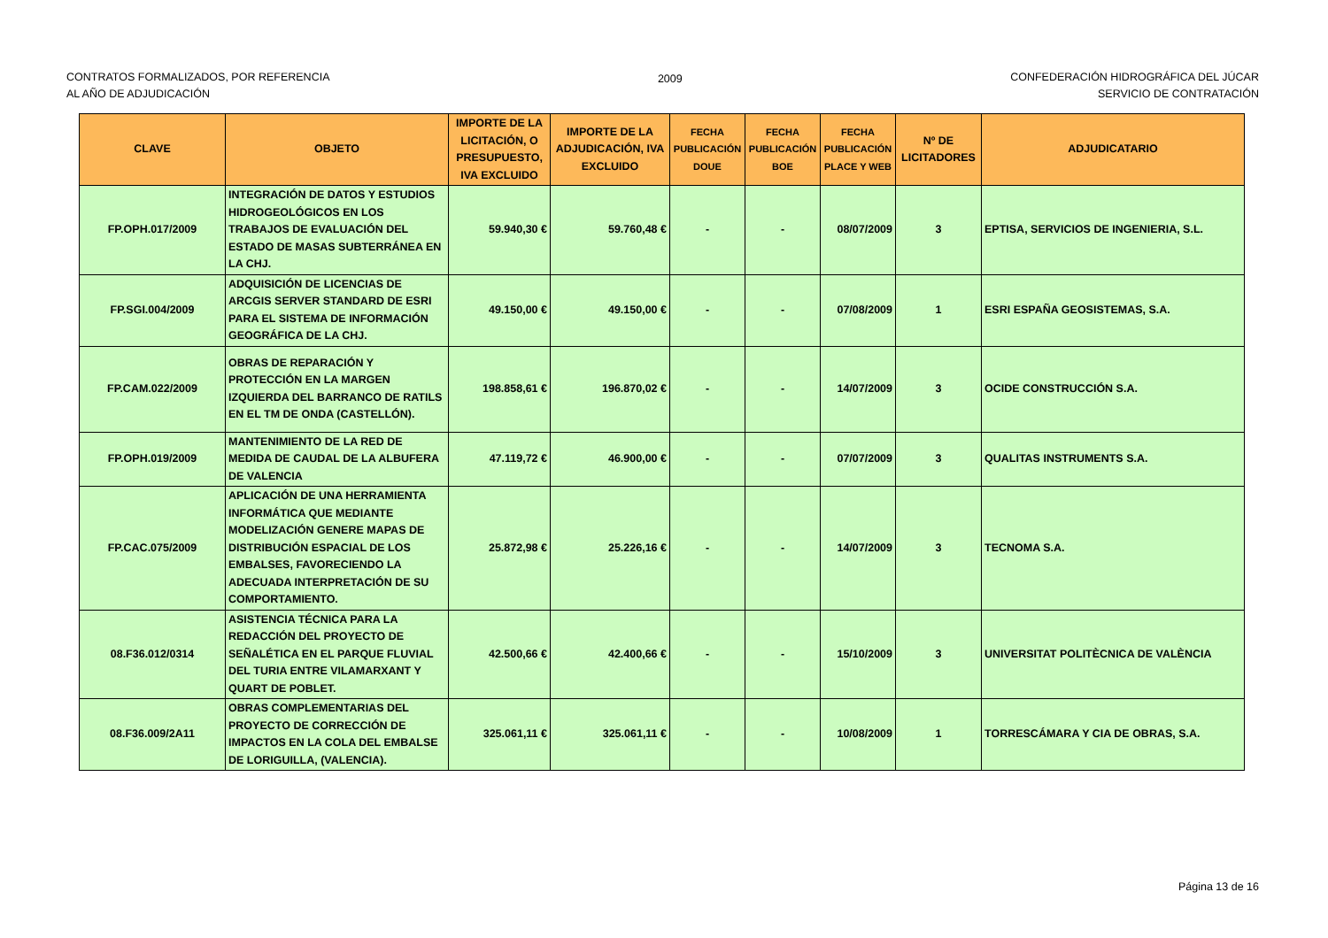CONTRATOS FORMALIZADOS, POR REFERENCIA
AL AÑO DE ADJUDICACIÓN
2009 CONFEDERACIÓN HIDROGRÁFICA DEL JÚCAR
SERVICIO DE CONTRATACIÓN
| CLAVE | OBJETO | IMPORTE DE LA LICITACIÓN, O PRESUPUESTO, IVA EXCLUIDO | IMPORTE DE LA ADJUDICACIÓN, IVA EXCLUIDO | FECHA PUBLICACIÓN DOUE | FECHA PUBLICACIÓN BOE | FECHA PUBLICACIÓN PLACE Y WEB | Nº DE LICITADORES | ADJUDICATARIO |
| --- | --- | --- | --- | --- | --- | --- | --- | --- |
| FP.OPH.017/2009 | INTEGRACIÓN DE DATOS Y ESTUDIOS HIDROGEOLÓGICOS EN LOS TRABAJOS DE EVALUACIÓN DEL ESTADO DE MASAS SUBTERRÁNEA EN LA CHJ. | 59.940,30 € | 59.760,48 € | - | - | 08/07/2009 | 3 | EPTISA, SERVICIOS DE INGENIERIA, S.L. |
| FP.SGI.004/2009 | ADQUISICIÓN DE LICENCIAS DE ARCGIS SERVER STANDARD DE ESRI PARA EL SISTEMA DE INFORMACIÓN GEOGRÁFICA DE LA CHJ. | 49.150,00 € | 49.150,00 € | - | - | 07/08/2009 | 1 | ESRI ESPAÑA GEOSISTEMAS, S.A. |
| FP.CAM.022/2009 | OBRAS DE REPARACIÓN Y PROTECCIÓN EN LA MARGEN IZQUIERDA DEL BARRANCO DE RATILS EN EL TM DE ONDA (CASTELLÓN). | 198.858,61 € | 196.870,02 € | - | - | 14/07/2009 | 3 | OCIDE CONSTRUCCIÓN S.A. |
| FP.OPH.019/2009 | MANTENIMIENTO DE LA RED DE MEDIDA DE CAUDAL DE LA ALBUFERA DE VALENCIA | 47.119,72 € | 46.900,00 € | - | - | 07/07/2009 | 3 | QUALITAS INSTRUMENTS S.A. |
| FP.CAC.075/2009 | APLICACIÓN DE UNA HERRAMIENTA INFORMÁTICA QUE MEDIANTE MODELIZACIÓN GENERE MAPAS DE DISTRIBUCIÓN ESPACIAL DE LOS EMBALSES, FAVORECIENDO LA ADECUADA INTERPRETACIÓN DE SU COMPORTAMIENTO. | 25.872,98 € | 25.226,16 € | - | - | 14/07/2009 | 3 | TECNOMA S.A. |
| 08.F36.012/0314 | ASISTENCIA TÉCNICA PARA LA REDACCIÓN DEL PROYECTO DE SEÑALÉTICA EN EL PARQUE FLUVIAL DEL TURIA ENTRE VILAMARXANT Y QUART DE POBLET. | 42.500,66 € | 42.400,66 € | - | - | 15/10/2009 | 3 | UNIVERSITAT POLITÈCNICA DE VALÈNCIA |
| 08.F36.009/2A11 | OBRAS COMPLEMENTARIAS DEL PROYECTO DE CORRECCIÓN DE IMPACTOS EN LA COLA DEL EMBALSE DE LORIGUILLA, (VALENCIA). | 325.061,11 € | 325.061,11 € | - | - | 10/08/2009 | 1 | TORRESCÁMARA Y CIA DE OBRAS, S.A. |
Página 13 de 16